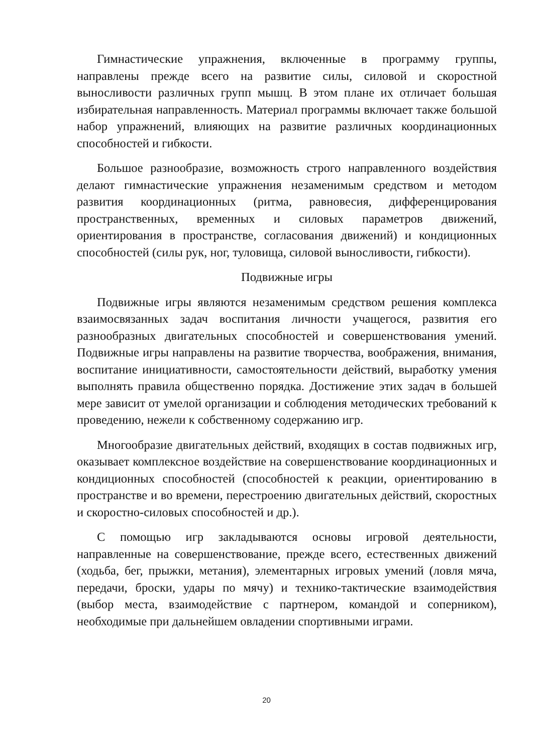Гимнастические упражнения, включенные в программу группы, направлены прежде всего на развитие силы, силовой и скоростной выносливости различных групп мышц. В этом плане их отличает большая избирательная направленность. Материал программы включает также большой набор упражнений, влияющих на развитие различных координационных способностей и гибкости.
Большое разнообразие, возможность строго направленного воздействия делают гимнастические упражнения незаменимым средством и методом развития координационных (ритма, равновесия, дифференцирования пространственных, временных и силовых параметров движений, ориентирования в пространстве, согласования движений) и кондиционных способностей (силы рук, ног, туловища, силовой выносливости, гибкости).
Подвижные игры
Подвижные игры являются незаменимым средством решения комплекса взаимосвязанных задач воспитания личности учащегося, развития его разнообразных двигательных способностей и совершенствования умений. Подвижные игры направлены на развитие творчества, воображения, внимания, воспитание инициативности, самостоятельности действий, выработку умения выполнять правила общественно порядка. Достижение этих задач в большей мере зависит от умелой организации и соблюдения методических требований к проведению, нежели к собственному содержанию игр.
Многообразие двигательных действий, входящих в состав подвижных игр, оказывает комплексное воздействие на совершенствование координационных и кондиционных способностей (способностей к реакции, ориентированию в пространстве и во времени, перестроению двигательных действий, скоростных и скоростно-силовых способностей и др.).
С помощью игр закладываются основы игровой деятельности, направленные на совершенствование, прежде всего, естественных движений (ходьба, бег, прыжки, метания), элементарных игровых умений (ловля мяча, передачи, броски, удары по мячу) и технико-тактические взаимодействия (выбор места, взаимодействие с партнером, командой и соперником), необходимые при дальнейшем овладении спортивными играми.
20